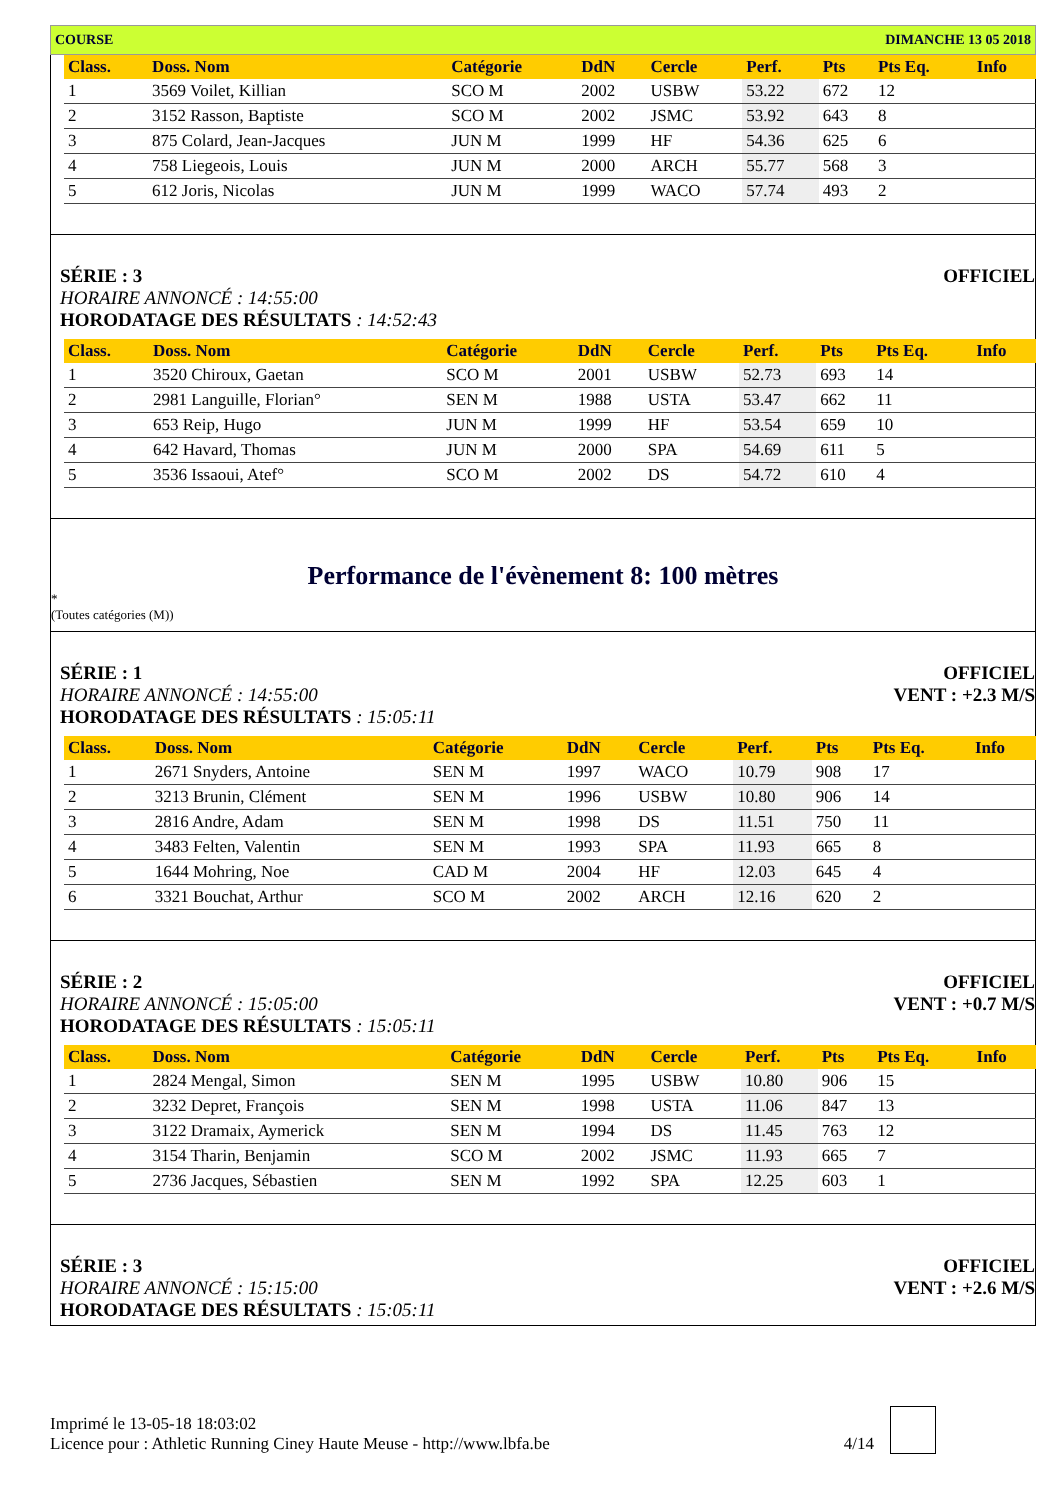COURSE DIMANCHE 13 05 2018
| Class. | Doss. Nom | Catégorie | DdN | Cercle | Perf. | Pts | Pts Eq. | Info |
| --- | --- | --- | --- | --- | --- | --- | --- | --- |
| 1 | 3569 Voilet, Killian | SCO M | 2002 | USBW | 53.22 | 672 | 12 | |
| 2 | 3152 Rasson, Baptiste | SCO M | 2002 | JSMC | 53.92 | 643 | 8 | |
| 3 | 875 Colard, Jean-Jacques | JUN M | 1999 | HF | 54.36 | 625 | 6 | |
| 4 | 758 Liegeois, Louis | JUN M | 2000 | ARCH | 55.77 | 568 | 3 | |
| 5 | 612 Joris, Nicolas | JUN M | 1999 | WACO | 57.74 | 493 | 2 | |
SÉRIE : 3 OFFICIEL
HORAIRE ANNONCÉ : 14:55:00
HORODATAGE DES RÉSULTATS : 14:52:43
| Class. | Doss. Nom | Catégorie | DdN | Cercle | Perf. | Pts | Pts Eq. | Info |
| --- | --- | --- | --- | --- | --- | --- | --- | --- |
| 1 | 3520 Chiroux, Gaetan | SCO M | 2001 | USBW | 52.73 | 693 | 14 | |
| 2 | 2981 Languille, Florian° | SEN M | 1988 | USTA | 53.47 | 662 | 11 | |
| 3 | 653 Reip, Hugo | JUN M | 1999 | HF | 53.54 | 659 | 10 | |
| 4 | 642 Havard, Thomas | JUN M | 2000 | SPA | 54.69 | 611 | 5 | |
| 5 | 3536 Issaoui, Atef° | SCO M | 2002 | DS | 54.72 | 610 | 4 | |
Performance de l'évènement 8: 100 mètres
*
(Toutes catégories (M))
SÉRIE : 1 OFFICIEL
HORAIRE ANNONCÉ : 14:55:00 VENT : +2.3 M/S
HORODATAGE DES RÉSULTATS : 15:05:11
| Class. | Doss. Nom | Catégorie | DdN | Cercle | Perf. | Pts | Pts Eq. | Info |
| --- | --- | --- | --- | --- | --- | --- | --- | --- |
| 1 | 2671 Snyders, Antoine | SEN M | 1997 | WACO | 10.79 | 908 | 17 | |
| 2 | 3213 Brunin, Clément | SEN M | 1996 | USBW | 10.80 | 906 | 14 | |
| 3 | 2816 Andre, Adam | SEN M | 1998 | DS | 11.51 | 750 | 11 | |
| 4 | 3483 Felten, Valentin | SEN M | 1993 | SPA | 11.93 | 665 | 8 | |
| 5 | 1644 Mohring, Noe | CAD M | 2004 | HF | 12.03 | 645 | 4 | |
| 6 | 3321 Bouchat, Arthur | SCO M | 2002 | ARCH | 12.16 | 620 | 2 | |
SÉRIE : 2 OFFICIEL
HORAIRE ANNONCÉ : 15:05:00 VENT : +0.7 M/S
HORODATAGE DES RÉSULTATS : 15:05:11
| Class. | Doss. Nom | Catégorie | DdN | Cercle | Perf. | Pts | Pts Eq. | Info |
| --- | --- | --- | --- | --- | --- | --- | --- | --- |
| 1 | 2824 Mengal, Simon | SEN M | 1995 | USBW | 10.80 | 906 | 15 | |
| 2 | 3232 Depret, François | SEN M | 1998 | USTA | 11.06 | 847 | 13 | |
| 3 | 3122 Dramaix, Aymerick | SEN M | 1994 | DS | 11.45 | 763 | 12 | |
| 4 | 3154 Tharin, Benjamin | SCO M | 2002 | JSMC | 11.93 | 665 | 7 | |
| 5 | 2736 Jacques, Sébastien | SEN M | 1992 | SPA | 12.25 | 603 | 1 | |
SÉRIE : 3 OFFICIEL
HORAIRE ANNONCÉ : 15:15:00 VENT : +2.6 M/S
HORODATAGE DES RÉSULTATS : 15:05:11
Imprimé le 13-05-18 18:03:02
Licence pour : Athletic Running Ciney Haute Meuse - http://www.lbfa.be
4/14